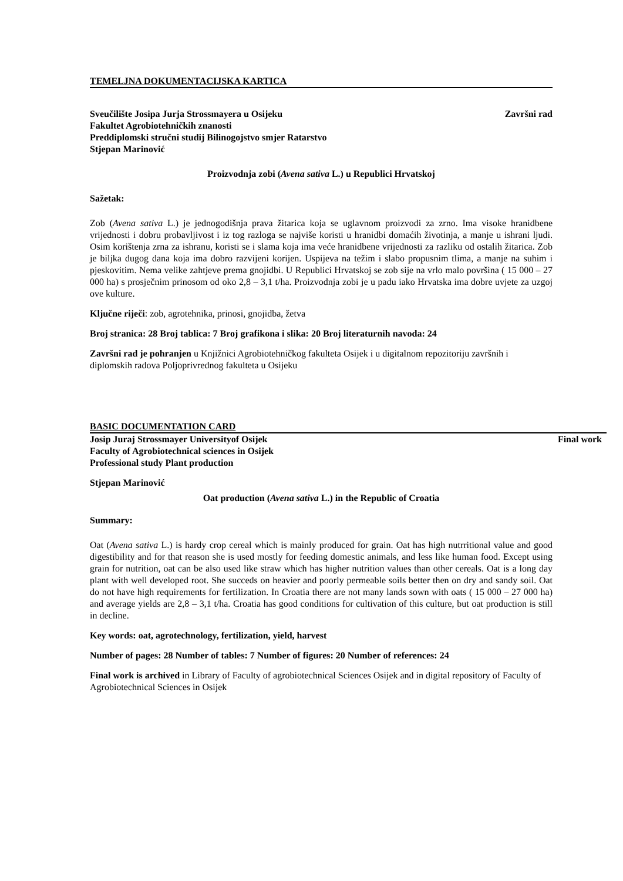TEMELJNA DOKUMENTACIJSKA KARTICA
Sveučilište Josipa Jurja Strossmayera u Osijeku Završni rad
Fakultet Agrobiotehničkih znanosti
Preddiplomski stručni studij Bilinogojstvo smjer Ratarstvo
Stjepan Marinović
Proizvodnja zobi (Avena sativa L.) u Republici Hrvatskoj
Sažetak:
Zob (Avena sativa L.) je jednogodišnja prava žitarica koja se uglavnom proizvodi za zrno. Ima visoke hranidbene vrijednosti i dobru probavljivost i iz tog razloga se najviše koristi u hranidbi domaćih životinja, a manje u ishrani ljudi. Osim korištenja zrna za ishranu, koristi se i slama koja ima veće hranidbene vrijednosti za razliku od ostalih žitarica. Zob je biljka dugog dana koja ima dobro razvijeni korijen. Uspijeva na težim i slabo propusnim tlima, a manje na suhim i pjeskovitim. Nema velike zahtjeve prema gnojidbi. U Republici Hrvatskoj se zob sije na vrlo malo površina ( 15 000 – 27 000 ha) s prosječnim prinosom od oko 2,8 – 3,1 t/ha. Proizvodnja zobi je u padu iako Hrvatska ima dobre uvjete za uzgoj ove kulture.
Ključne riječi: zob, agrotehnika, prinosi, gnojidba, žetva
Broj stranica: 28 Broj tablica: 7 Broj grafikona i slika: 20 Broj literaturnih navoda: 24
Završni rad je pohranjen u Knjižnici Agrobiotehničkog fakulteta Osijek i u digitalnom repozitoriju završnih i diplomskih radova Poljoprivrednog fakulteta u Osijeku
BASIC DOCUMENTATION CARD
Josip Juraj Strossmayer Universityof Osijek Final work
Faculty of Agrobiotechnical sciences in Osijek
Professional study Plant production
Stjepan Marinović
Oat production (Avena sativa L.) in the Republic of Croatia
Summary:
Oat (Avena sativa L.) is hardy crop cereal which is mainly produced for grain. Oat has high nutrritional value and good digestibility and for that reason she is used mostly for feeding domestic animals, and less like human food. Except using grain for nutrition, oat can be also used like straw which has higher nutrition values than other cereals. Oat is a long day plant with well developed root. She succeds on heavier and poorly permeable soils better then on dry and sandy soil. Oat do not have high requirements for fertilization. In Croatia there are not many lands sown with oats ( 15 000 – 27 000 ha) and average yields are 2,8 – 3,1 t/ha. Croatia has good conditions for cultivation of this culture, but oat production is still in decline.
Key words: oat, agrotechnology, fertilization, yield, harvest
Number of pages: 28 Number of tables: 7 Number of figures: 20 Number of references: 24
Final work is archived in Library of Faculty of agrobiotechnical Sciences Osijek and in digital repository of Faculty of Agrobiotechnical Sciences in Osijek